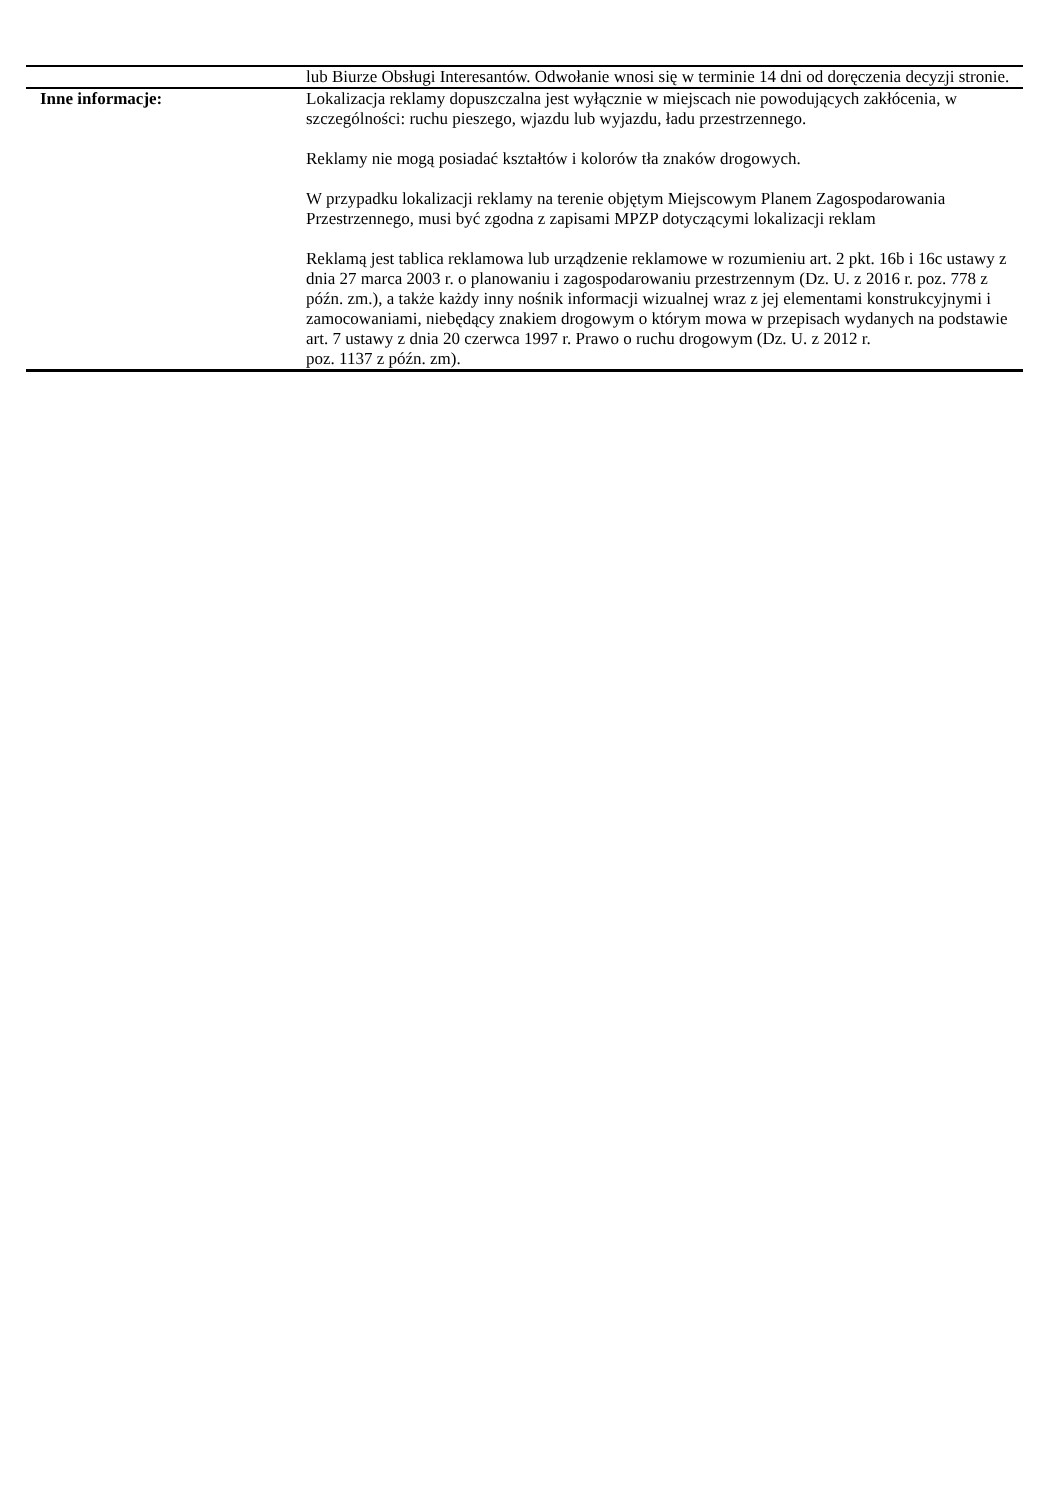| | lub Biurze Obsługi Interesantów. Odwołanie wnosi się w terminie 14 dni od doręczenia decyzji stronie. |
| Inne informacje: | Lokalizacja reklamy dopuszczalna jest wyłącznie w miejscach nie powodujących zakłócenia, w szczególności: ruchu pieszego, wjazdu lub wyjazdu, ładu przestrzennego. Reklamy nie mogą posiadać kształtów i kolorów tła znaków drogowych. W przypadku lokalizacji reklamy na terenie objętym Miejscowym Planem Zagospodarowania Przestrzennego, musi być zgodna z zapisami MPZP dotyczącymi lokalizacji reklam Reklamą jest tablica reklamowa lub urządzenie reklamowe w rozumieniu art. 2 pkt. 16b i 16c ustawy z dnia 27 marca 2003 r. o planowaniu i zagospodarowaniu przestrzennym (Dz. U. z 2016 r. poz. 778 z późn. zm.), a także każdy inny nośnik informacji wizualnej wraz z jej elementami konstrukcyjnymi i zamocowaniami, niebędący znakiem drogowym o którym mowa w przepisach wydanych na podstawie art. 7 ustawy z dnia 20 czerwca 1997 r. Prawo o ruchu drogowym (Dz. U. z 2012 r. poz. 1137 z późn. zm). |